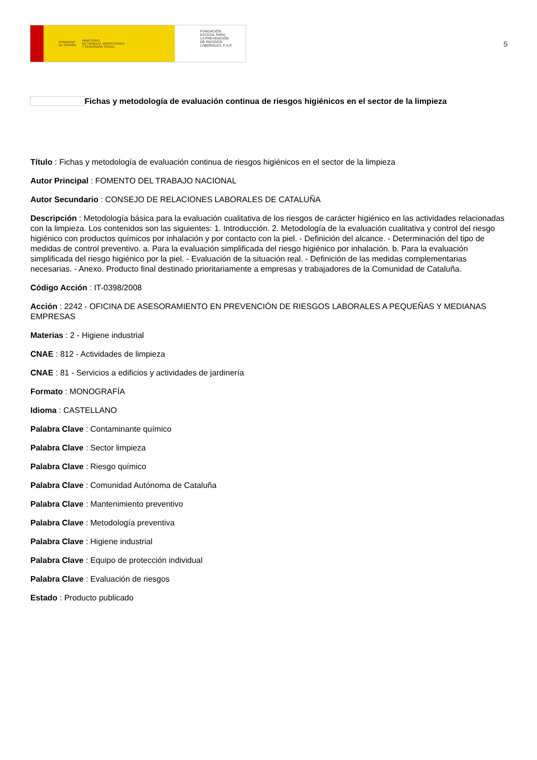GOBIERNO
DE ESPAÑA MINISTERIO
DE TRABAJO, MIGRACIONES
Y SEGURIDAD SOCIAL
FUNDACIÓN
ESTATAL PARA
LA PREVENCIÓN
DE RIESGOS
LABORALES, F.S.P.
5
Fichas y metodología de evaluación continua de riesgos higiénicos en el sector de la limpieza
Título : Fichas y metodología de evaluación continua de riesgos higiénicos en el sector de la limpieza
Autor Principal : FOMENTO DEL TRABAJO NACIONAL
Autor Secundario : CONSEJO DE RELACIONES LABORALES DE CATALUÑA
Descripción : Metodología básica para la evaluación cualitativa de los riesgos de carácter higiénico en las actividades relacionadas con la limpieza. Los contenidos son las siguientes: 1. Introducción. 2. Metodología de la evaluación cualitativa y control del riesgo higiénico con productos químicos por inhalación y por contacto con la piel. - Definición del alcance. - Determinación del tipo de medidas de control preventivo. a. Para la evaluación simplificada del riesgo higiénico por inhalación. b. Para la evaluación simplificada del riesgo higiénico por la piel. - Evaluación de la situación real. - Definición de las medidas complementarias necesarias. - Anexo. Producto final destinado prioritariamente a empresas y trabajadores de la Comunidad de Cataluña.
Código Acción : IT-0398/2008
Acción : 2242 - OFICINA DE ASESORAMIENTO EN PREVENCIÓN DE RIESGOS LABORALES A PEQUEÑAS Y MEDIANAS EMPRESAS
Materias : 2 - Higiene industrial
CNAE : 812 - Actividades de limpieza
CNAE : 81 - Servicios a edificios y actividades de jardinería
Formato : MONOGRAFÍA
Idioma : CASTELLANO
Palabra Clave : Contaminante químico
Palabra Clave : Sector limpieza
Palabra Clave : Riesgo químico
Palabra Clave : Comunidad Autónoma de Cataluña
Palabra Clave : Mantenimiento preventivo
Palabra Clave : Metodología preventiva
Palabra Clave : Higiene industrial
Palabra Clave : Equipo de protección individual
Palabra Clave : Evaluación de riesgos
Estado : Producto publicado